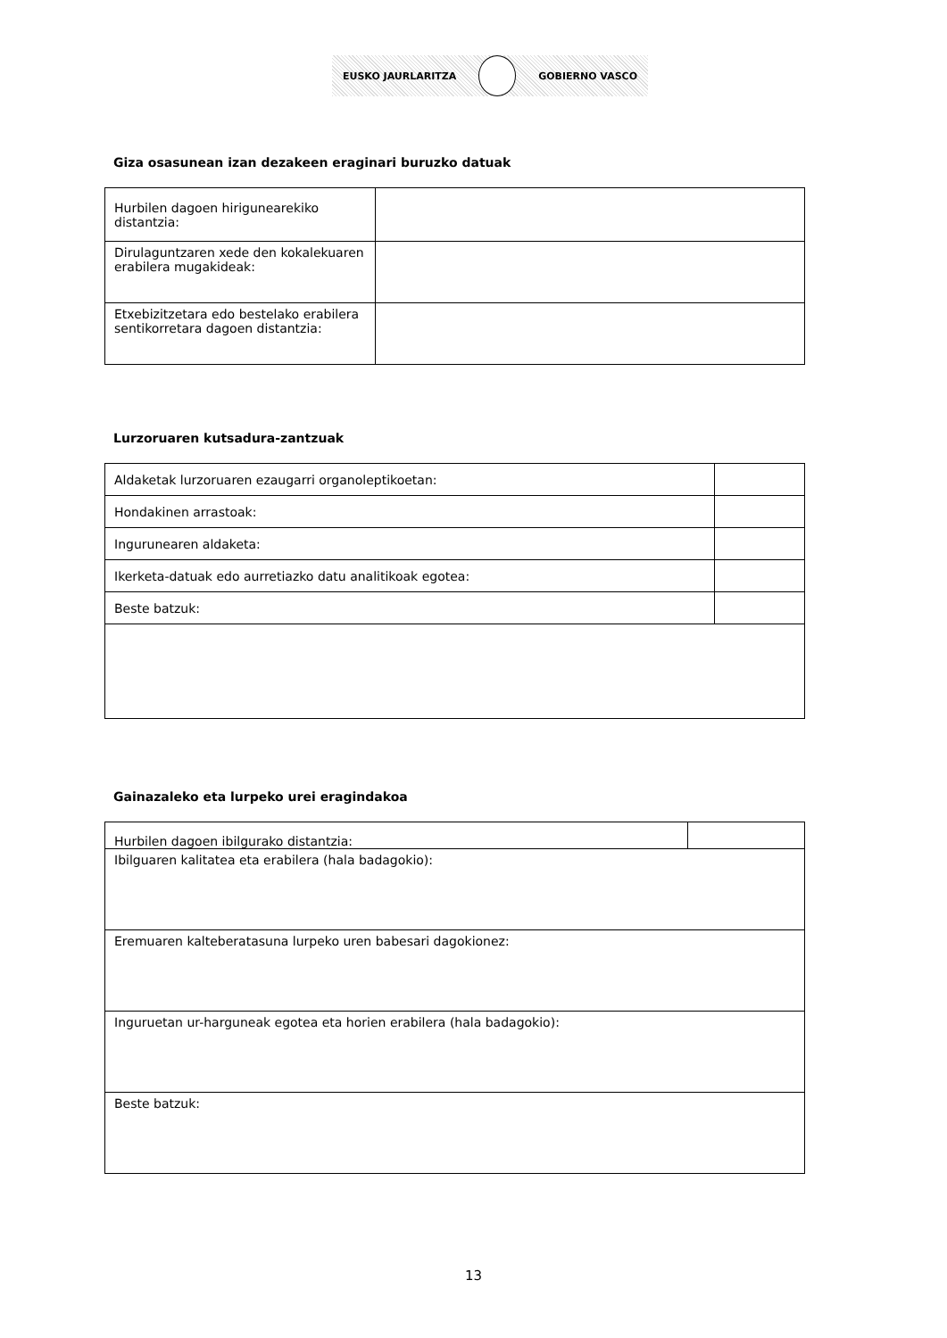EUSKO JAURLARITZA GOBIERNO VASCO
Giza osasunean izan dezakeen eraginari buruzko datuak
| Hurbilen dagoen hirigunearekiko distantzia: | |
| Dirulaguntzaren xede den kokalekuaren erabilera mugakideak: | |
| Etxebizitzetara edo bestelako erabilera sentikorretara dagoen distantzia: | |
Lurzoruaren kutsadura-zantzuak
| Aldaketak lurzoruaren ezaugarri organoleptikoetan: | |
| Hondakinen arrastoak: | |
| Ingurunearen aldaketa: | |
| Ikerketa-datuak edo aurretiazko datu analitikoak egotea: | |
| Beste batzuk: | |
Gainazaleko eta lurpeko urei eragindakoa
| Hurbilen dagoen ibilgurako distantzia: | |
| Ibilguaren kalitatea eta erabilera (hala badagokio): | |
| Eremuaren kalteberatasuna lurpeko uren babesari dagokionez: | |
| Inguruetan ur-harguneak egotea eta horien erabilera (hala badagokio): | |
| Beste batzuk: | |
13